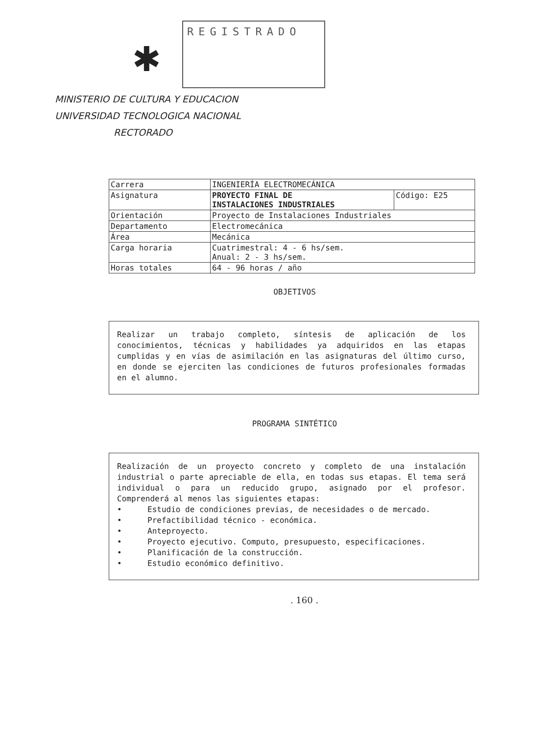✱
REGISTRADO
MINISTERIO DE CULTURA Y EDUCACION
UNIVERSIDAD TECNOLOGICA NACIONAL
RECTORADO
| Carrera | INGENIERÍA ELECTROMECÁNICA | |
| Asignatura | PROYECTO FINAL DE INSTALACIONES INDUSTRIALES | Código: E25 |
| Orientación | Proyecto de Instalaciones Industriales | |
| Departamento | Electromecánica | |
| Área | Mecánica | |
| Carga horaria | Cuatrimestral: 4 - 6 hs/sem. Anual: 2 - 3 hs/sem. | |
| Horas totales | 64 - 96 horas / año | |
OBJETIVOS
Realizar un trabajo completo, síntesis de aplicación de los conocimientos, técnicas y habilidades ya adquiridos en las etapas cumplidas y en vías de asimilación en las asignaturas del último curso, en donde se ejerciten las condiciones de futuros profesionales formadas en el alumno.
PROGRAMA SINTÉTICO
Realización de un proyecto concreto y completo de una instalación industrial o parte apreciable de ella, en todas sus etapas. El tema será individual o para un reducido grupo, asignado por el profesor. Comprenderá al menos las siguientes etapas:
• Estudio de condiciones previas, de necesidades o de mercado.
• Prefactibilidad técnico - económica.
• Anteproyecto.
• Proyecto ejecutivo. Computo, presupuesto, especificaciones.
• Planificación de la construcción.
• Estudio económico definitivo.
. 160 .